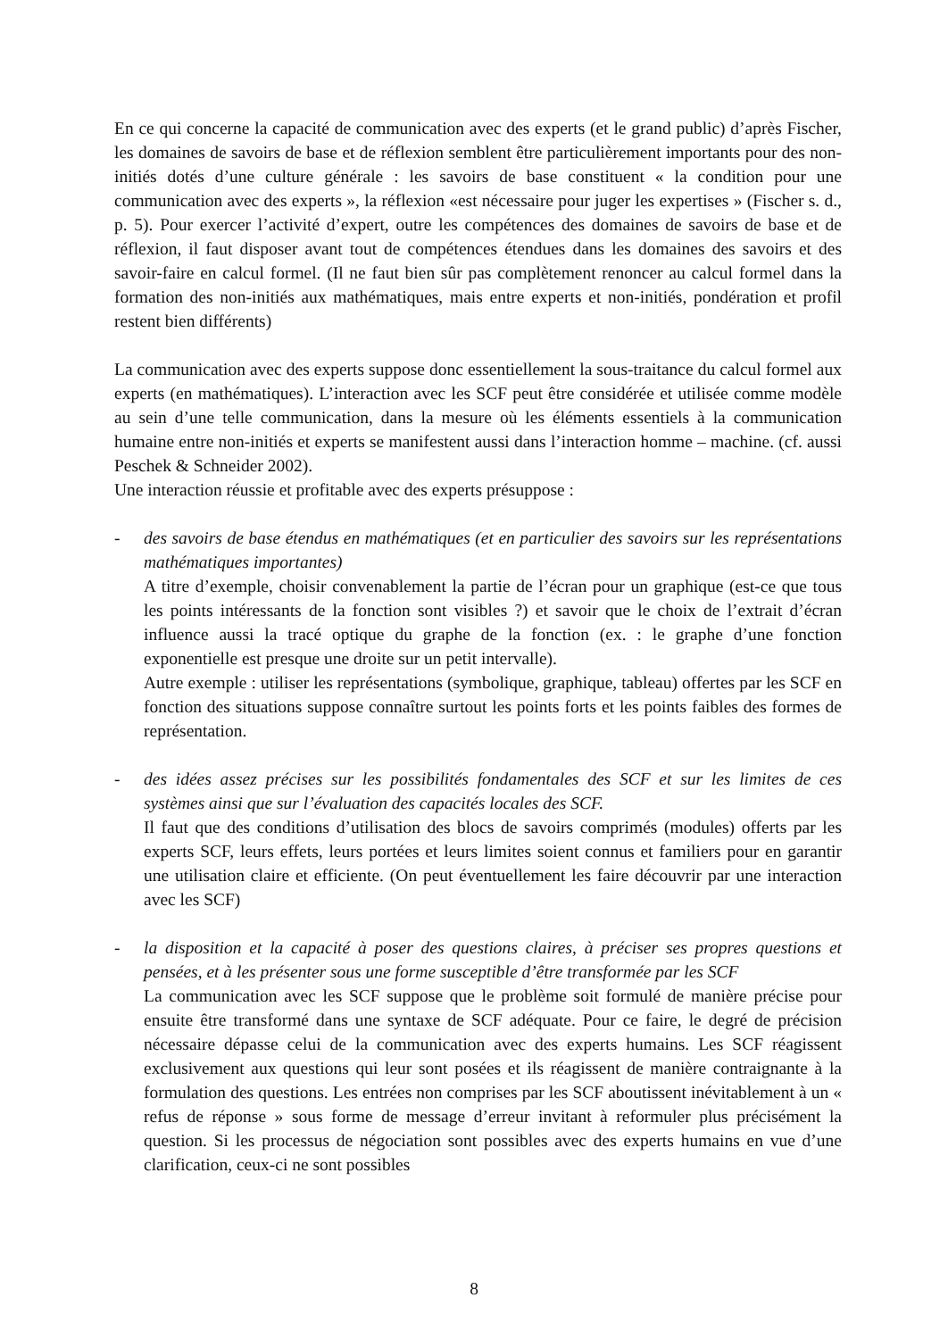En ce qui concerne la capacité de communication avec des experts (et le grand public) d’après Fischer, les domaines de savoirs de base et de réflexion semblent être particulièrement importants pour des non-initiés dotés d’une culture générale : les savoirs de base constituent « la condition pour une communication avec des experts », la réflexion «est nécessaire pour juger les expertises » (Fischer s. d., p. 5). Pour exercer l’activité d’expert, outre les compétences des domaines de savoirs de base et de réflexion, il faut disposer avant tout de compétences étendues dans les domaines des savoirs et des savoir-faire en calcul formel. (Il ne faut bien sûr pas complètement renoncer au calcul formel dans la formation des non-initiés aux mathématiques, mais entre experts et non-initiés, pondération et profil restent bien différents)
La communication avec des experts suppose donc essentiellement la sous-traitance du calcul formel aux experts (en mathématiques). L’interaction avec les SCF peut être considérée et utilisée comme modèle au sein d’une telle communication, dans la mesure où les éléments essentiels à la communication humaine entre non-initiés et experts se manifestent aussi dans l’interaction homme – machine. (cf. aussi Peschek & Schneider 2002).
Une interaction réussie et profitable avec des experts présuppose :
- des savoirs de base étendus en mathématiques (et en particulier des savoirs sur les représentations mathématiques importantes)
A titre d’exemple, choisir convenablement la partie de l’écran pour un graphique (est-ce que tous les points intéressants de la fonction sont visibles ?) et savoir que le choix de l’extrait d’écran influence aussi la tracé optique du graphe de la fonction (ex. : le graphe d’une fonction exponentielle est presque une droite sur un petit intervalle).
Autre exemple : utiliser les représentations (symbolique, graphique, tableau) offertes par les SCF en fonction des situations suppose connaître surtout les points forts et les points faibles des formes de représentation.
- des idées assez précises sur les possibilités fondamentales des SCF et sur les limites de ces systèmes ainsi que sur l’évaluation des capacités locales des SCF.
Il faut que des conditions d’utilisation des blocs de savoirs comprimés (modules) offerts par les experts SCF, leurs effets, leurs portées et leurs limites soient connus et familiers pour en garantir une utilisation claire et efficiente. (On peut éventuellement les faire découvrir par une interaction avec les SCF)
- la disposition et la capacité à poser des questions claires, à préciser ses propres questions et pensées, et à les présenter sous une forme susceptible d’être transformée par les SCF
La communication avec les SCF suppose que le problème soit formulé de manière précise pour ensuite être transformé dans une syntaxe de SCF adéquate. Pour ce faire, le degré de précision nécessaire dépasse celui de la communication avec des experts humains. Les SCF réagissent exclusivement aux questions qui leur sont posées et ils réagissent de manière contraignante à la formulation des questions. Les entrées non comprises par les SCF aboutissent inévitablement à un « refus de réponse » sous forme de message d’erreur invitant à reformuler plus précisément la question. Si les processus de négociation sont possibles avec des experts humains en vue d’une clarification, ceux-ci ne sont possibles
8